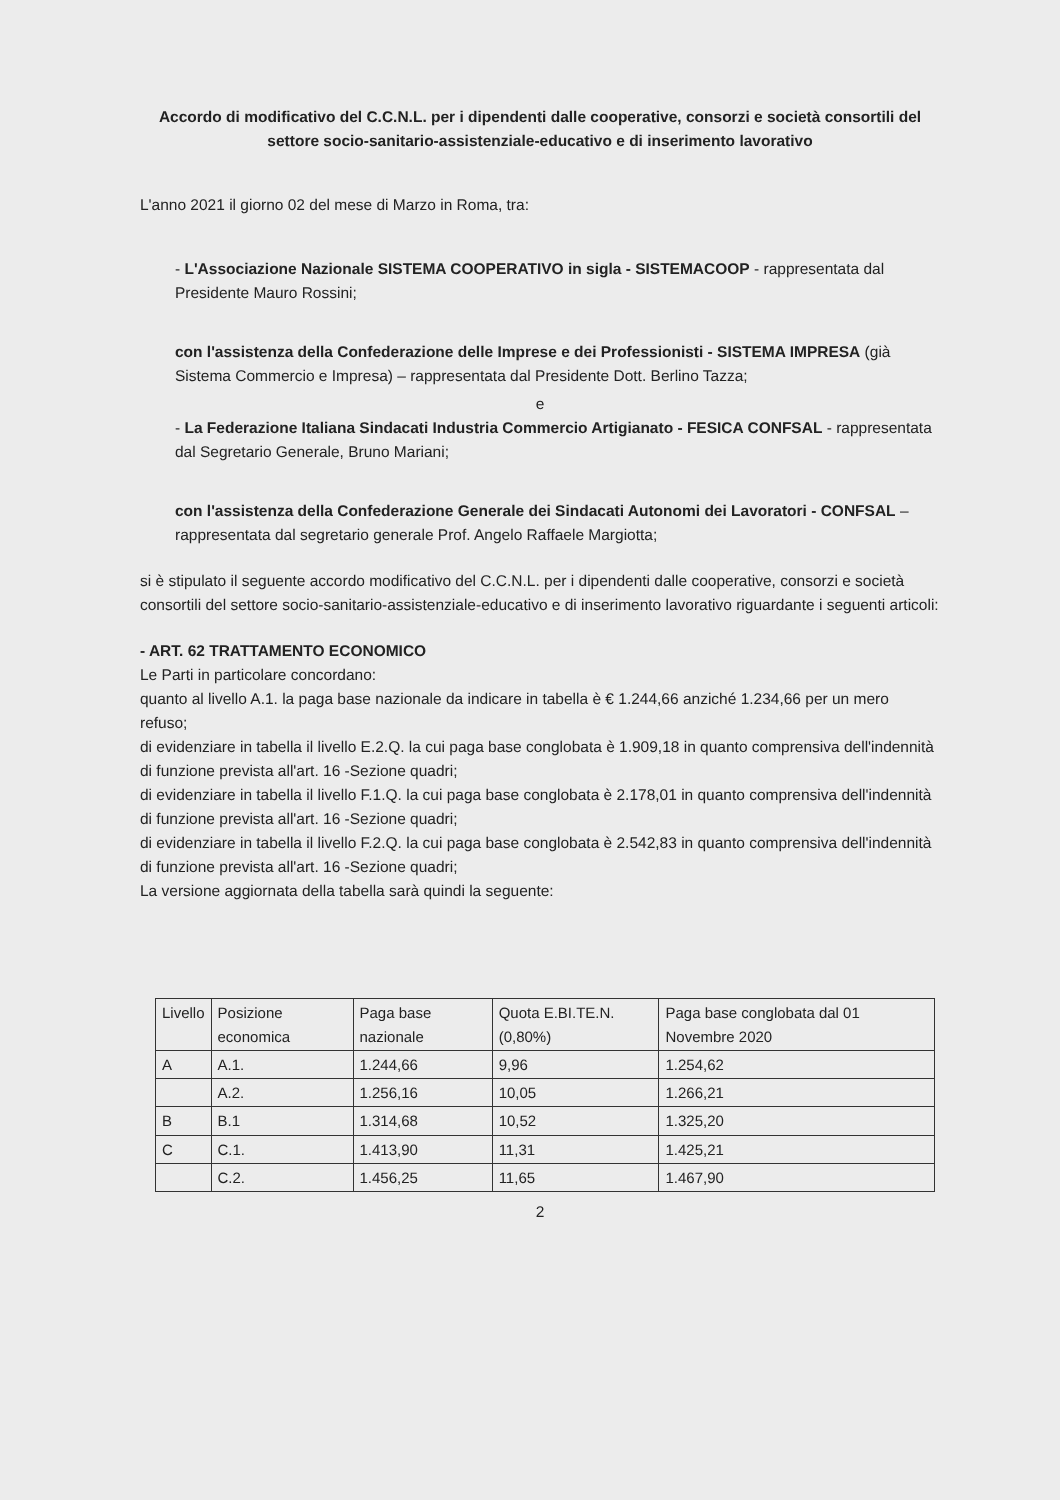Accordo di modificativo del C.C.N.L. per i dipendenti dalle cooperative, consorzi e società consortili del settore socio-sanitario-assistenziale-educativo e di inserimento lavorativo
L'anno 2021 il giorno 02 del mese di Marzo in Roma, tra:
- L'Associazione Nazionale SISTEMA COOPERATIVO in sigla - SISTEMACOOP - rappresentata dal Presidente Mauro Rossini;
con l'assistenza della Confederazione delle Imprese e dei Professionisti - SISTEMA IMPRESA (già Sistema Commercio e Impresa) – rappresentata dal Presidente Dott. Berlino Tazza;
e
- La Federazione Italiana Sindacati Industria Commercio Artigianato - FESICA CONFSAL - rappresentata dal Segretario Generale, Bruno Mariani;
con l'assistenza della Confederazione Generale dei Sindacati Autonomi dei Lavoratori - CONFSAL – rappresentata dal segretario generale Prof. Angelo Raffaele Margiotta;
si è stipulato il seguente accordo modificativo del C.C.N.L. per i dipendenti dalle cooperative, consorzi e società consortili del settore socio-sanitario-assistenziale-educativo e di inserimento lavorativo riguardante i seguenti articoli:
- ART. 62 TRATTAMENTO ECONOMICO
Le Parti in particolare concordano:
quanto al livello A.1. la paga base nazionale da indicare in tabella è € 1.244,66 anziché 1.234,66 per un mero refuso;
di evidenziare in tabella il livello E.2.Q. la cui paga base conglobata è 1.909,18 in quanto comprensiva dell'indennità di funzione prevista all'art. 16 -Sezione quadri;
di evidenziare in tabella il livello F.1.Q. la cui paga base conglobata è 2.178,01 in quanto comprensiva dell'indennità di funzione prevista all'art. 16 -Sezione quadri;
di evidenziare in tabella il livello F.2.Q. la cui paga base conglobata è 2.542,83 in quanto comprensiva dell'indennità di funzione prevista all'art. 16 -Sezione quadri;
La versione aggiornata della tabella sarà quindi la seguente:
| Livello | Posizione economica | Paga base nazionale | Quota E.BI.TE.N. (0,80%) | Paga base conglobata dal 01 Novembre 2020 |
| --- | --- | --- | --- | --- |
| A | A.1. | 1.244,66 | 9,96 | 1.254,62 |
| | A.2. | 1.256,16 | 10,05 | 1.266,21 |
| B | B.1 | 1.314,68 | 10,52 | 1.325,20 |
| C | C.1. | 1.413,90 | 11,31 | 1.425,21 |
| | C.2. | 1.456,25 | 11,65 | 1.467,90 |
2